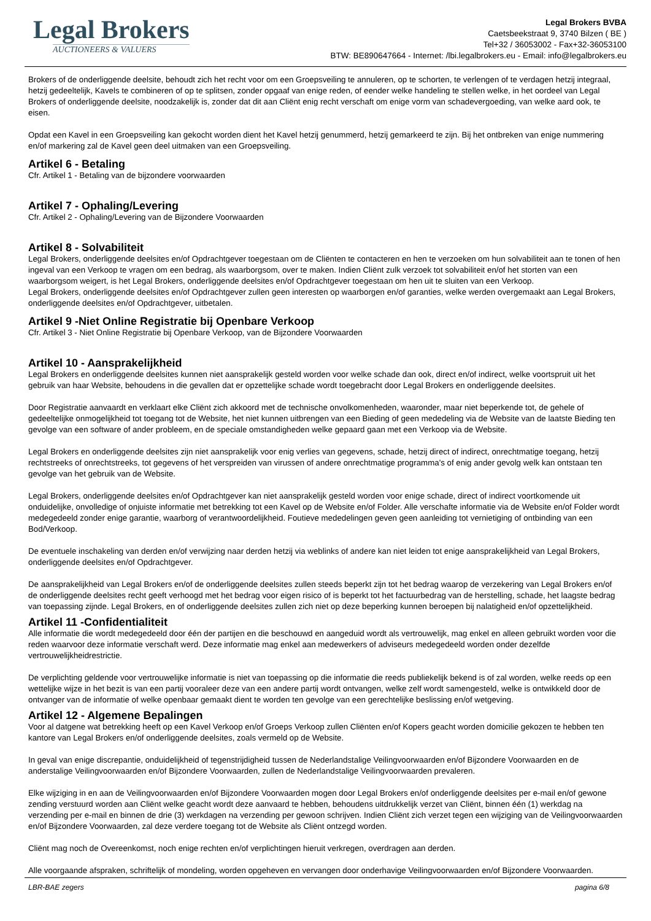Legal Brokers
AUCTIONEERS & VALUERS
Legal Brokers BVBA
Caetsbeekstraat 9, 3740 Bilzen ( BE )
Tel+32 / 36053002 - Fax+32-36053100
BTW: BE890647664 - Internet: /lbi.legalbrokers.eu - Email: info@legalbrokers.eu
Brokers of de onderliggende deelsite, behoudt zich het recht voor om een Groepsveiling te annuleren, op te schorten, te verlengen of te verdagen hetzij integraal, hetzij gedeeltelijk, Kavels te combineren of op te splitsen, zonder opgaaf van enige reden, of eender welke handeling te stellen welke, in het oordeel van Legal Brokers of onderliggende deelsite, noodzakelijk is, zonder dat dit aan Cliënt enig recht verschaft om enige vorm van schadevergoeding, van welke aard ook, te eisen.
Opdat een Kavel in een Groepsveiling kan gekocht worden dient het Kavel hetzij genummerd, hetzij gemarkeerd te zijn. Bij het ontbreken van enige nummering en/of markering zal de Kavel geen deel uitmaken van een Groepsveiling.
Artikel 6 - Betaling
Cfr. Artikel 1 - Betaling van de bijzondere voorwaarden
Artikel 7 - Ophaling/Levering
Cfr. Artikel 2 - Ophaling/Levering van de Bijzondere Voorwaarden
Artikel 8 - Solvabiliteit
Legal Brokers, onderliggende deelsites en/of Opdrachtgever toegestaan om de Cliënten te contacteren en hen te verzoeken om hun solvabiliteit aan te tonen of hen ingeval van een Verkoop te vragen om een bedrag, als waarborgsom, over te maken. Indien Cliënt zulk verzoek tot solvabiliteit en/of het storten van een waarborgsom weigert, is het Legal Brokers, onderliggende deelsites en/of Opdrachtgever toegestaan om hen uit te sluiten van een Verkoop.
Legal Brokers, onderliggende deelsites en/of Opdrachtgever zullen geen interesten op waarborgen en/of garanties, welke werden overgemaakt aan Legal Brokers, onderliggende deelsites en/of Opdrachtgever, uitbetalen.
Artikel 9 -Niet Online Registratie bij Openbare Verkoop
Cfr. Artikel 3 - Niet Online Registratie bij Openbare Verkoop, van de Bijzondere Voorwaarden
Artikel 10 - Aansprakelijkheid
Legal Brokers en onderliggende deelsites kunnen niet aansprakelijk gesteld worden voor welke schade dan ook, direct en/of indirect, welke voortspruit uit het gebruik van haar Website, behoudens in die gevallen dat er opzettelijke schade wordt toegebracht door Legal Brokers en onderliggende deelsites.
Door Registratie aanvaardt en verklaart elke Cliënt zich akkoord met de technische onvolkomenheden, waaronder, maar niet beperkende tot, de gehele of gedeeltelijke onmogelijkheid tot toegang tot de Website, het niet kunnen uitbrengen van een Bieding of geen mededeling via de Website van de laatste Bieding ten gevolge van een software of ander probleem, en de speciale omstandigheden welke gepaard gaan met een Verkoop via de Website.
Legal Brokers en onderliggende deelsites zijn niet aansprakelijk voor enig verlies van gegevens, schade, hetzij direct of indirect, onrechtmatige toegang, hetzij rechtstreeks of onrechtstreeks, tot gegevens of het verspreiden van virussen of andere onrechtmatige programma's of enig ander gevolg welk kan ontstaan ten gevolge van het gebruik van de Website.
Legal Brokers, onderliggende deelsites en/of Opdrachtgever kan niet aansprakelijk gesteld worden voor enige schade, direct of indirect voortkomende uit onduidelijke, onvolledige of onjuiste informatie met betrekking tot een Kavel op de Website en/of Folder. Alle verschafte informatie via de Website en/of Folder wordt medegedeeld zonder enige garantie, waarborg of verantwoordelijkheid. Foutieve mededelingen geven geen aanleiding tot vernietiging of ontbinding van een Bod/Verkoop.
De eventuele inschakeling van derden en/of verwijzing naar derden hetzij via weblinks of andere kan niet leiden tot enige aansprakelijkheid van Legal Brokers, onderliggende deelsites en/of Opdrachtgever.
De aansprakelijkheid van Legal Brokers en/of de onderliggende deelsites zullen steeds beperkt zijn tot het bedrag waarop de verzekering van Legal Brokers en/of de onderliggende deelsites recht geeft verhoogd met het bedrag voor eigen risico of is beperkt tot het factuurbedrag van de herstelling, schade, het laagste bedrag van toepassing zijnde. Legal Brokers, en of onderliggende deelsites zullen zich niet op deze beperking kunnen beroepen bij nalatigheid en/of opzettelijkheid.
Artikel 11 -Confidentialiteit
Alle informatie die wordt medegedeeld door één der partijen en die beschouwd en aangeduid wordt als vertrouwelijk, mag enkel en alleen gebruikt worden voor die reden waarvoor deze informatie verschaft werd. Deze informatie mag enkel aan medewerkers of adviseurs medegedeeld worden onder dezelfde vertrouwelijkheidrestrictie.
De verplichting geldende voor vertrouwelijke informatie is niet van toepassing op die informatie die reeds publiekelijk bekend is of zal worden, welke reeds op een wettelijke wijze in het bezit is van een partij vooraleer deze van een andere partij wordt ontvangen, welke zelf wordt samengesteld, welke is ontwikkeld door de ontvanger van de informatie of welke openbaar gemaakt dient te worden ten gevolge van een gerechtelijke beslissing en/of wetgeving.
Artikel 12 - Algemene Bepalingen
Voor al datgene wat betrekking heeft op een Kavel Verkoop en/of Groeps Verkoop zullen Cliënten en/of Kopers geacht worden domicilie gekozen te hebben ten kantore van Legal Brokers en/of onderliggende deelsites, zoals vermeld op de Website.
In geval van enige discrepantie, onduidelijkheid of tegenstrijdigheid tussen de Nederlandstalige Veilingvoorwaarden en/of Bijzondere Voorwaarden en de anderstalige Veilingvoorwaarden en/of Bijzondere Voorwaarden, zullen de Nederlandstalige Veilingvoorwaarden prevaleren.
Elke wijziging in en aan de Veilingvoorwaarden en/of Bijzondere Voorwaarden mogen door Legal Brokers en/of onderliggende deelsites per e-mail en/of gewone zending verstuurd worden aan Cliënt welke geacht wordt deze aanvaard te hebben, behoudens uitdrukkelijk verzet van Cliënt, binnen één (1) werkdag na verzending per e-mail en binnen de drie (3) werkdagen na verzending per gewoon schrijven. Indien Cliënt zich verzet tegen een wijziging van de Veilingvoorwaarden en/of Bijzondere Voorwaarden, zal deze verdere toegang tot de Website als Cliënt ontzegd worden.
Cliënt mag noch de Overeenkomst, noch enige rechten en/of verplichtingen hieruit verkregen, overdragen aan derden.
Alle voorgaande afspraken, schriftelijk of mondeling, worden opgeheven en vervangen door onderhavige Veilingvoorwaarden en/of Bijzondere Voorwaarden.
LBR-BAE zegers pagina 6/8